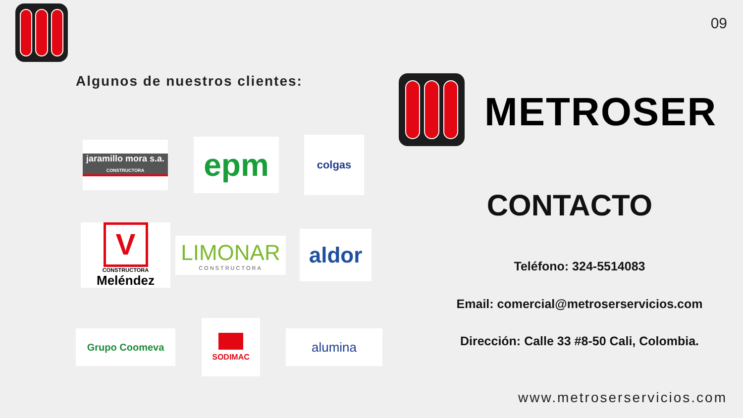09
Algunos de nuestros clientes:
jaramillo mora s.a.
CONSTRUCTORA
epm colgas
V
CONSTRUCTORA
Meléndez
LIMONAR
CONSTRUCTORA
aldor
Grupo Coomeva
SODIMAC
alumina
METROSER
CONTACTO
Teléfono: 324-5514083
Email: comercial@metroserservicios.com
Dirección: Calle 33 #8-50 Cali, Colombia.
www.metroserservicios.com